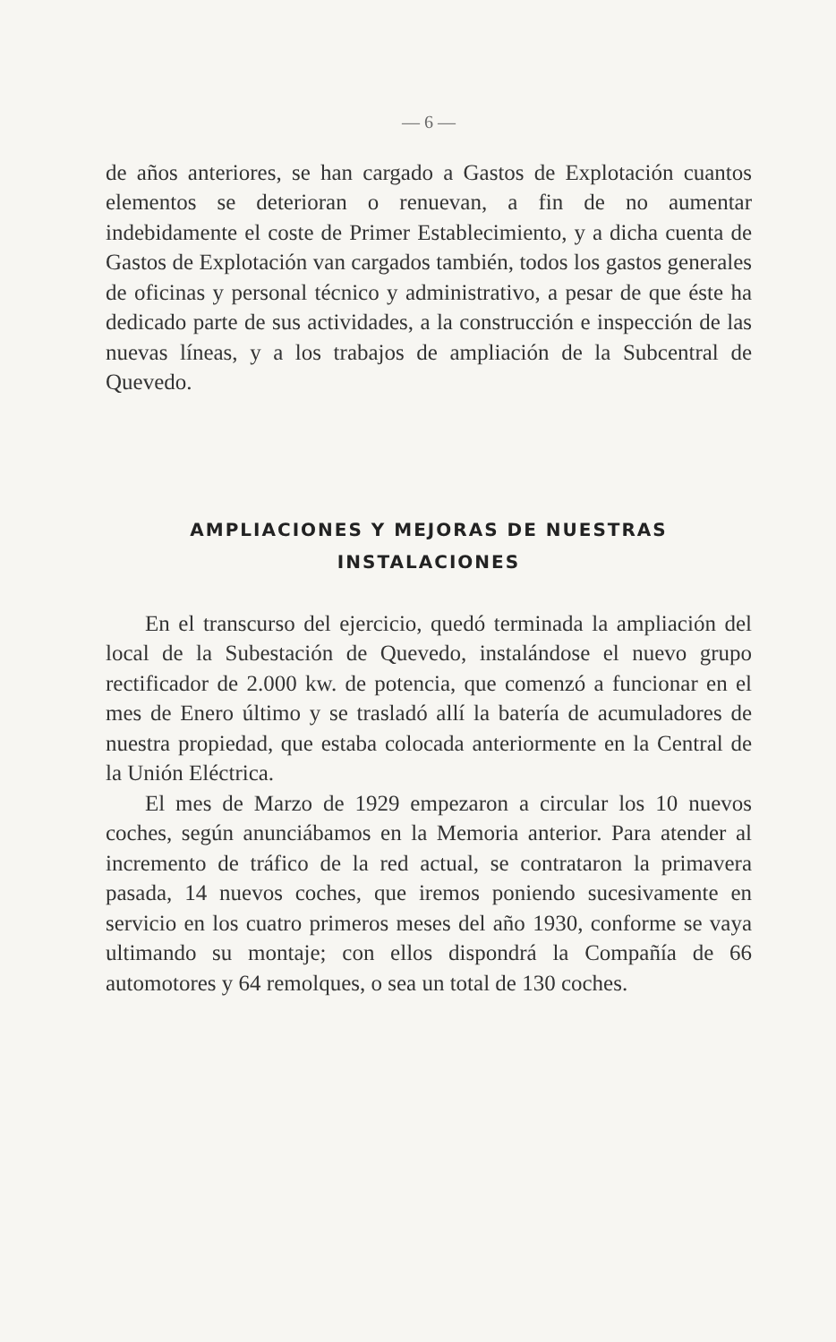— 6 —
de años anteriores, se han cargado a Gastos de Explotación cuantos elementos se deterioran o renuevan, a fin de no aumentar indebidamente el coste de Primer Establecimiento, y a dicha cuenta de Gastos de Explotación van cargados también, todos los gastos generales de oficinas y personal técnico y administrativo, a pesar de que éste ha dedicado parte de sus actividades, a la construcción e inspección de las nuevas líneas, y a los trabajos de ampliación de la Subcentral de Quevedo.
AMPLIACIONES Y MEJORAS DE NUESTRAS
INSTALACIONES
En el transcurso del ejercicio, quedó terminada la ampliación del local de la Subestación de Quevedo, instalándose el nuevo grupo rectificador de 2.000 kw. de potencia, que comenzó a funcionar en el mes de Enero último y se trasladó allí la batería de acumuladores de nuestra propiedad, que estaba colocada anteriormente en la Central de la Unión Eléctrica.
El mes de Marzo de 1929 empezaron a circular los 10 nuevos coches, según anunciábamos en la Memoria anterior. Para atender al incremento de tráfico de la red actual, se contrataron la primavera pasada, 14 nuevos coches, que iremos poniendo sucesivamente en servicio en los cuatro primeros meses del año 1930, conforme se vaya ultimando su montaje; con ellos dispondrá la Compañía de 66 automotores y 64 remolques, o sea un total de 130 coches.